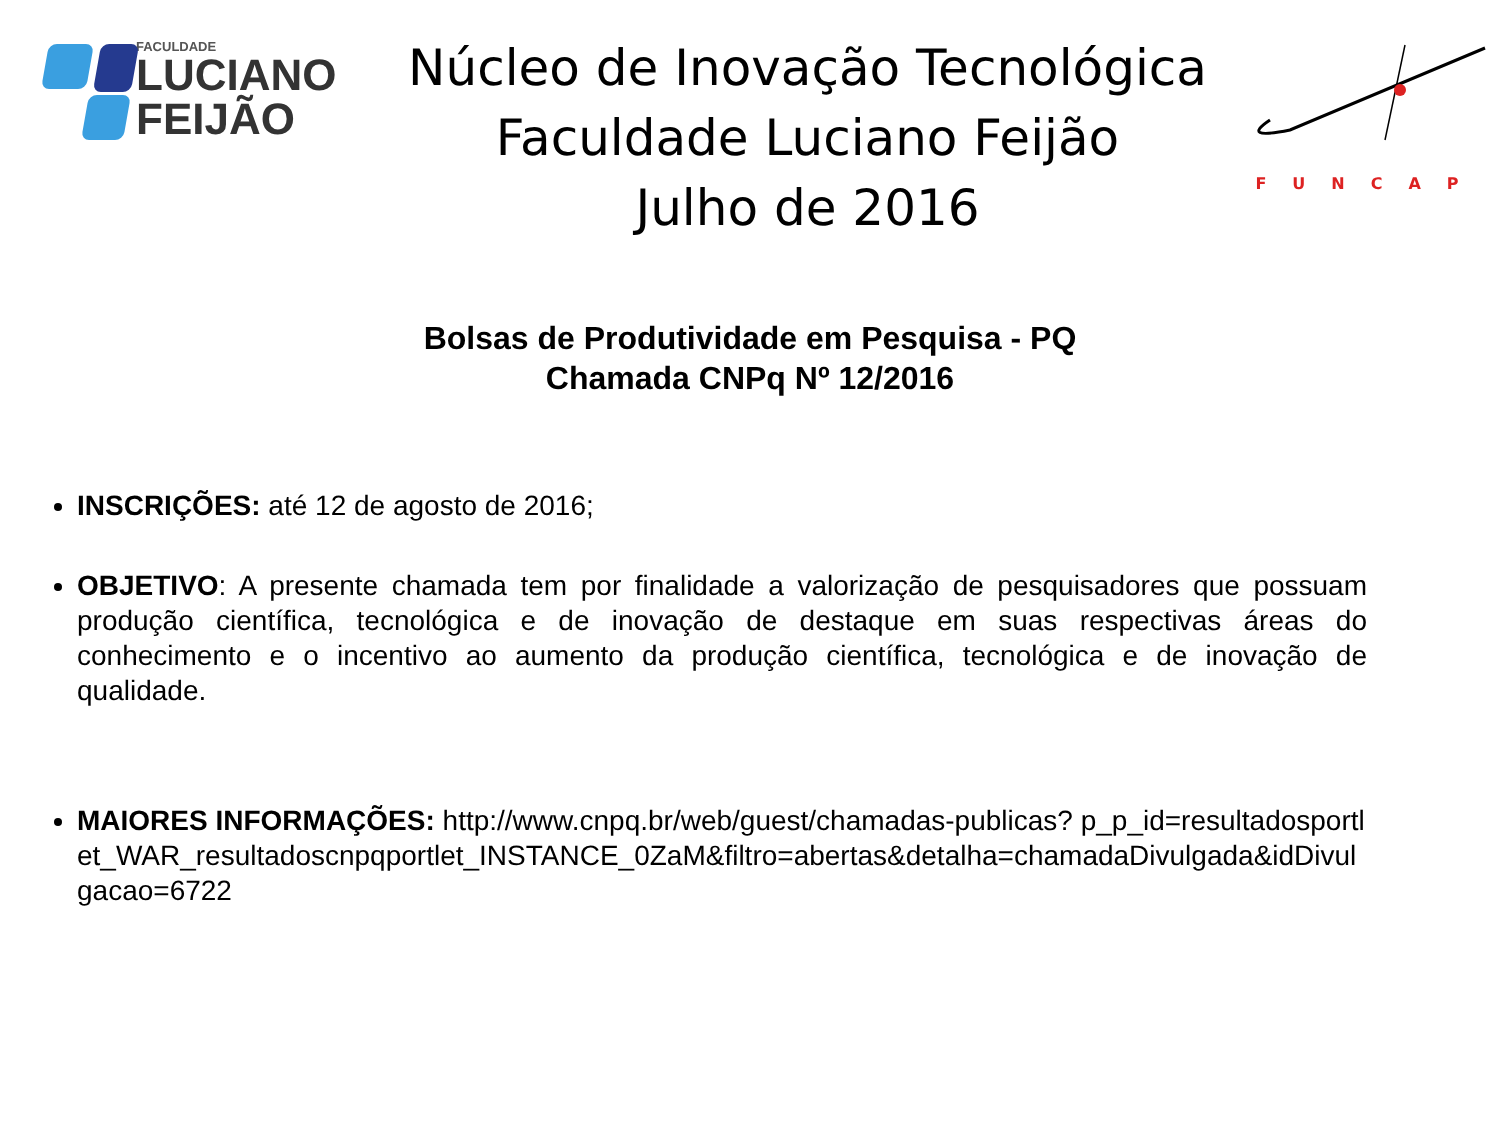FACULDADE
LUCIANO
FEIJÃO
Núcleo de Inovação Tecnológica
Faculdade Luciano Feijão
Julho de 2016
FUNCAP
Bolsas de Produtividade em Pesquisa - PQ
Chamada CNPq Nº 12/2016
INSCRIÇÕES: até 12 de agosto de 2016;
OBJETIVO: A presente chamada tem por finalidade a valorização de pesquisadores que possuam produção científica, tecnológica e de inovação de destaque em suas respectivas áreas do conhecimento e o incentivo ao aumento da produção científica, tecnológica e de inovação de qualidade.
MAIORES INFORMAÇÕES: http://www.cnpq.br/web/guest/chamadas-publicas? p_p_id=resultadosportlet_WAR_resultadoscnpqportlet_INSTANCE_0ZaM&filtro=abertas&detalha=chamadaDivulgada&idDivulgacao=6722